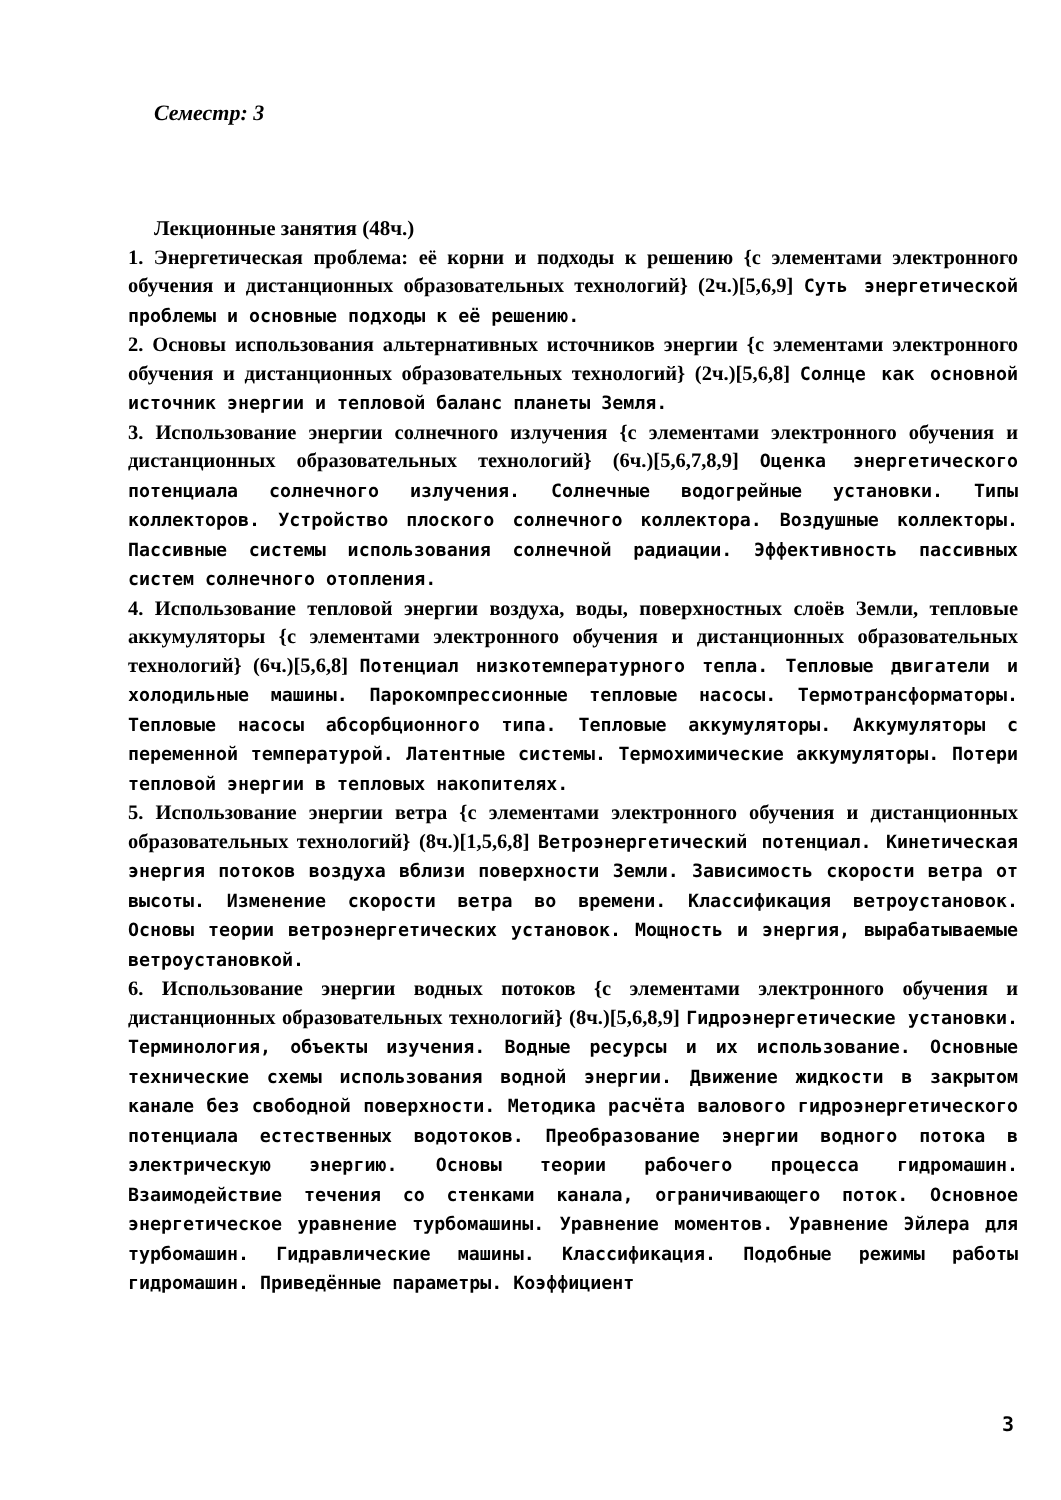Семестр: 3
Лекционные занятия (48ч.)
1. Энергетическая проблема: её корни и подходы к решению {с элементами электронного обучения и дистанционных образовательных технологий} (2ч.)[5,6,9] Суть энергетической проблемы и основные подходы к её решению.
2. Основы использования альтернативных источников энергии {с элементами электронного обучения и дистанционных образовательных технологий} (2ч.)[5,6,8] Солнце как основной источник энергии и тепловой баланс планеты Земля.
3. Использование энергии солнечного излучения {с элементами электронного обучения и дистанционных образовательных технологий} (6ч.)[5,6,7,8,9] Оценка энергетического потенциала солнечного излучения. Солнечные водогрейные установки. Типы коллекторов. Устройство плоского солнечного коллектора. Воздушные коллекторы. Пассивные системы использования солнечной радиации. Эффективность пассивных систем солнечного отопления.
4. Использование тепловой энергии воздуха, воды, поверхностных слоёв Земли, тепловые аккумуляторы {с элементами электронного обучения и дистанционных образовательных технологий} (6ч.)[5,6,8] Потенциал низкотемпературного тепла. Тепловые двигатели и холодильные машины. Парокомпрессионные тепловые насосы. Термотрансформаторы. Тепловые насосы абсорбционного типа. Тепловые аккумуляторы. Аккумуляторы с переменной температурой. Латентные системы. Термохимические аккумуляторы. Потери тепловой энергии в тепловых накопителях.
5. Использование энергии ветра {с элементами электронного обучения и дистанционных образовательных технологий} (8ч.)[1,5,6,8] Ветроэнергетический потенциал. Кинетическая энергия потоков воздуха вблизи поверхности Земли. Зависимость скорости ветра от высоты. Изменение скорости ветра во времени. Классификация ветроустановок. Основы теории ветроэнергетических установок. Мощность и энергия, вырабатываемые ветроустановкой.
6. Использование энергии водных потоков {с элементами электронного обучения и дистанционных образовательных технологий} (8ч.)[5,6,8,9] Гидроэнергетические установки. Терминология, объекты изучения. Водные ресурсы и их использование. Основные технические схемы использования водной энергии. Движение жидкости в закрытом канале без свободной поверхности. Методика расчёта валового гидроэнергетического потенциала естественных водотоков. Преобразование энергии водного потока в электрическую энергию. Основы теории рабочего процесса гидромашин. Взаимодействие течения со стенками канала, ограничивающего поток. Основное энергетическое уравнение турбомашины. Уравнение моментов. Уравнение Эйлера для турбомашин. Гидравлические машины. Классификация. Подобные режимы работы гидромашин. Приведённые параметры. Коэффициент
3